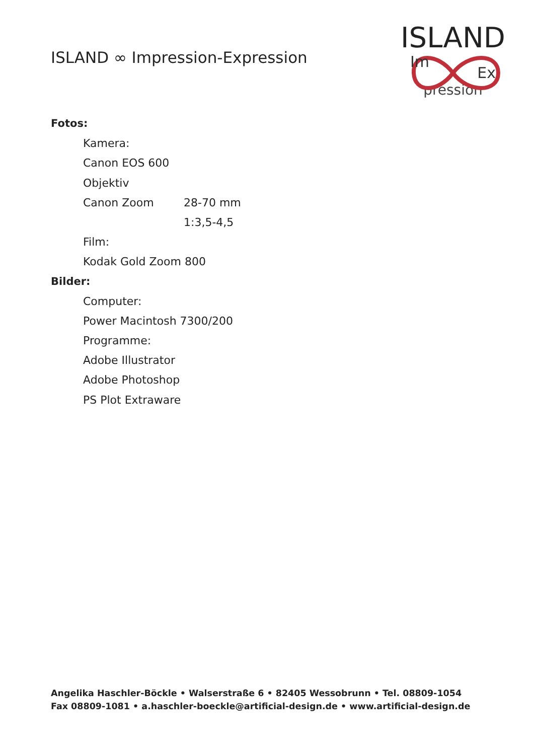ISLAND ∞ Impression-Expression
ISLAND
Im Ex
pression
Fotos:
Kamera:
Canon EOS 600
Objektiv
Canon Zoom 28-70 mm
1:3,5-4,5
Film:
Kodak Gold Zoom 800
Bilder:
Computer:
Power Macintosh 7300/200
Programme:
Adobe Illustrator
Adobe Photoshop
PS Plot Extraware
Angelika Haschler-Böckle • Walserstraße 6 • 82405 Wessobrunn • Tel. 08809-1054
Fax 08809-1081 • a.haschler-boeckle@artificial-design.de • www.artificial-design.de